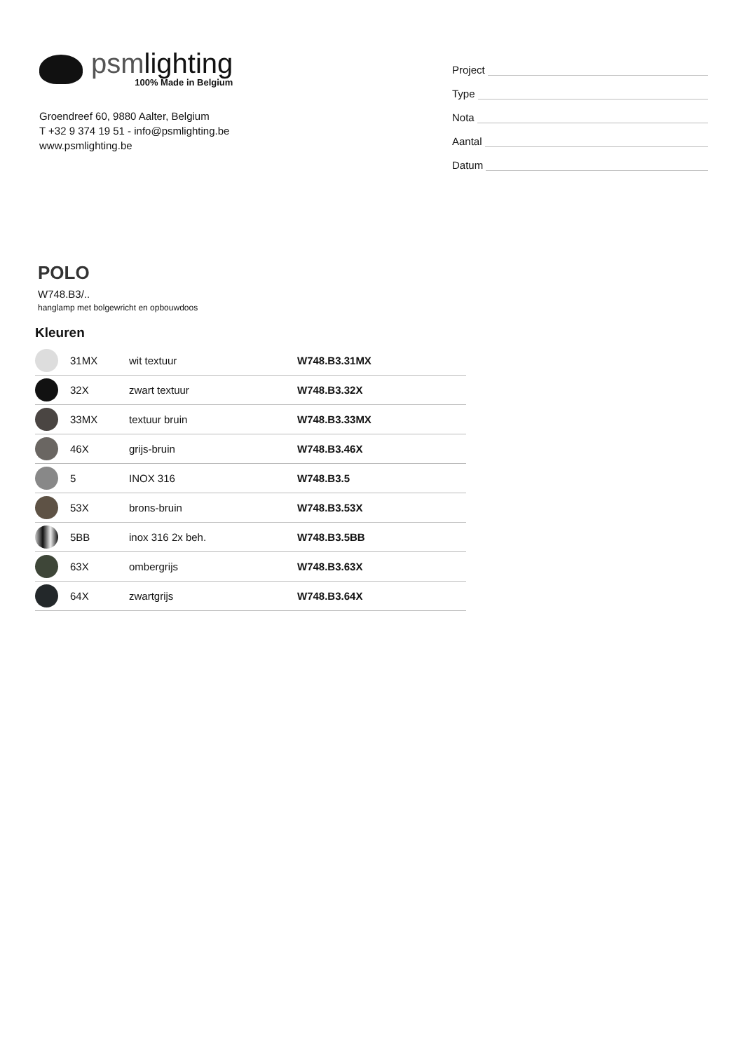psmlighting
100% Made in Belgium
Groendreef 60, 9880 Aalter, Belgium
T +32 9 374 19 51 - info@psmlighting.be
www.psmlighting.be
Project
Type
Nota
Aantal
Datum
POLO
W748.B3/..
hanglamp met bolgewricht en opbouwdoos
Kleuren
| | 31MX | wit textuur | W748.B3.31MX |
| | 32X | zwart textuur | W748.B3.32X |
| | 33MX | textuur bruin | W748.B3.33MX |
| | 46X | grijs-bruin | W748.B3.46X |
| | 5 | INOX 316 | W748.B3.5 |
| | 53X | brons-bruin | W748.B3.53X |
| | 5BB | inox 316 2x beh. | W748.B3.5BB |
| | 63X | ombergrijs | W748.B3.63X |
| | 64X | zwartgrijs | W748.B3.64X |